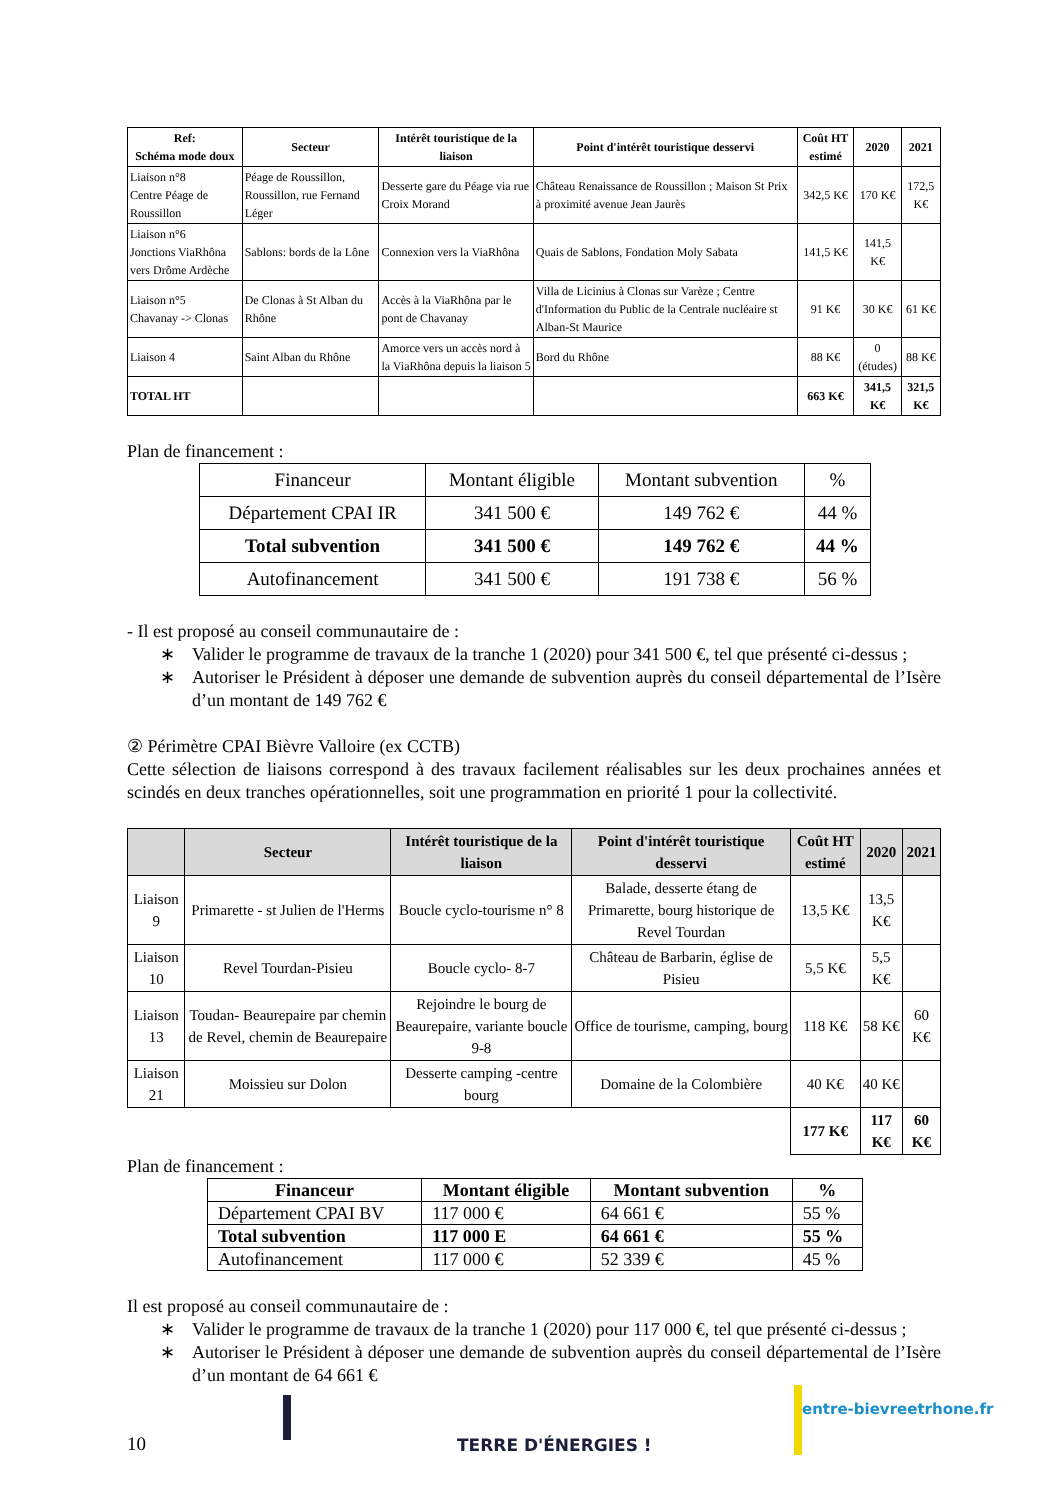| Ref: Schéma mode doux | Secteur | Intérêt touristique de la liaison | Point d'intérêt touristique desservi | Coût HT estimé | 2020 | 2021 |
| --- | --- | --- | --- | --- | --- | --- |
| Liaison n°8 Centre Péage de Roussillon | Péage de Roussillon, Roussillon, rue Fernand Léger | Desserte gare du Péage via rue Croix Morand | Château Renaissance de Roussillon ; Maison St Prix à proximité avenue Jean Jaurès | 342,5 K€ | 170 K€ | 172,5 K€ |
| Liaison n°6 Jonctions ViaRhôna vers Drôme Ardèche | Sablons: bords de la Lône | Connexion vers la ViaRhôna | Quais de Sablons, Fondation Moly Sabata | 141,5 K€ | 141,5 K€ | |
| Liaison n°5 Chavanay -> Clonas | De Clonas à St Alban du Rhône | Accès à la ViaRhôna par le pont de Chavanay | Villa de Licinius à Clonas sur Varèze ; Centre d'Information du Public de la Centrale nucléaire st Alban-St Maurice | 91 K€ | 30 K€ | 61 K€ |
| Liaison 4 | Saint Alban du Rhône | Amorce vers un accès nord à la ViaRhôna depuis la liaison 5 | Bord du Rhône | 88 K€ | 0 (études) | 88 K€ |
| TOTAL HT | | | | 663 K€ | 341,5 K€ | 321,5 K€ |
Plan de financement :
| Financeur | Montant éligible | Montant subvention | % |
| --- | --- | --- | --- |
| Département CPAI IR | 341 500 € | 149 762 € | 44 % |
| Total subvention | 341 500 € | 149 762 € | 44 % |
| Autofinancement | 341 500 € | 191 738 € | 56 % |
- Il est proposé au conseil communautaire de :
∗ Valider le programme de travaux de la tranche 1 (2020) pour 341 500 €, tel que présenté ci-dessus ;
∗ Autoriser le Président à déposer une demande de subvention auprès du conseil départemental de l’Isère d’un montant de 149 762 €
② Périmètre CPAI Bièvre Valloire (ex CCTB)
Cette sélection de liaisons correspond à des travaux facilement réalisables sur les deux prochaines années et scindés en deux tranches opérationnelles, soit une programmation en priorité 1 pour la collectivité.
| | Secteur | Intérêt touristique de la liaison | Point d'intérêt touristique desservi | Coût HT estimé | 2020 | 2021 |
| --- | --- | --- | --- | --- | --- | --- |
| Liaison 9 | Primarette - st Julien de l'Herms | Boucle cyclo-tourisme n° 8 | Balade, desserte étang de Primarette, bourg historique de Revel Tourdan | 13,5 K€ | 13,5 K€ | |
| Liaison 10 | Revel Tourdan-Pisieu | Boucle cyclo- 8-7 | Château de Barbarin, église de Pisieu | 5,5 K€ | 5,5 K€ | |
| Liaison 13 | Toudan- Beaurepaire par chemin de Revel, chemin de Beaurepaire | Rejoindre le bourg de Beaurepaire, variante boucle 9-8 | Office de tourisme, camping, bourg | 118 K€ | 58 K€ | 60 K€ |
| Liaison 21 | Moissieu sur Dolon | Desserte camping -centre bourg | Domaine de la Colombière | 40 K€ | 40 K€ | |
| | | | | 177 K€ | 117 K€ | 60 K€ |
Plan de financement :
| Financeur | Montant éligible | Montant subvention | % |
| --- | --- | --- | --- |
| Département CPAI BV | 117 000 € | 64 661 € | 55 % |
| Total subvention | 117 000 E | 64 661 € | 55 % |
| Autofinancement | 117 000 € | 52 339 € | 45 % |
Il est proposé au conseil communautaire de :
∗ Valider le programme de travaux de la tranche 1 (2020) pour 117 000 €, tel que présenté ci-dessus ;
∗ Autoriser le Président à déposer une demande de subvention auprès du conseil départemental de l’Isère d’un montant de 64 661 €
10 TERRE D'ÉNERGIES ! entre-bievreetrhone.fr